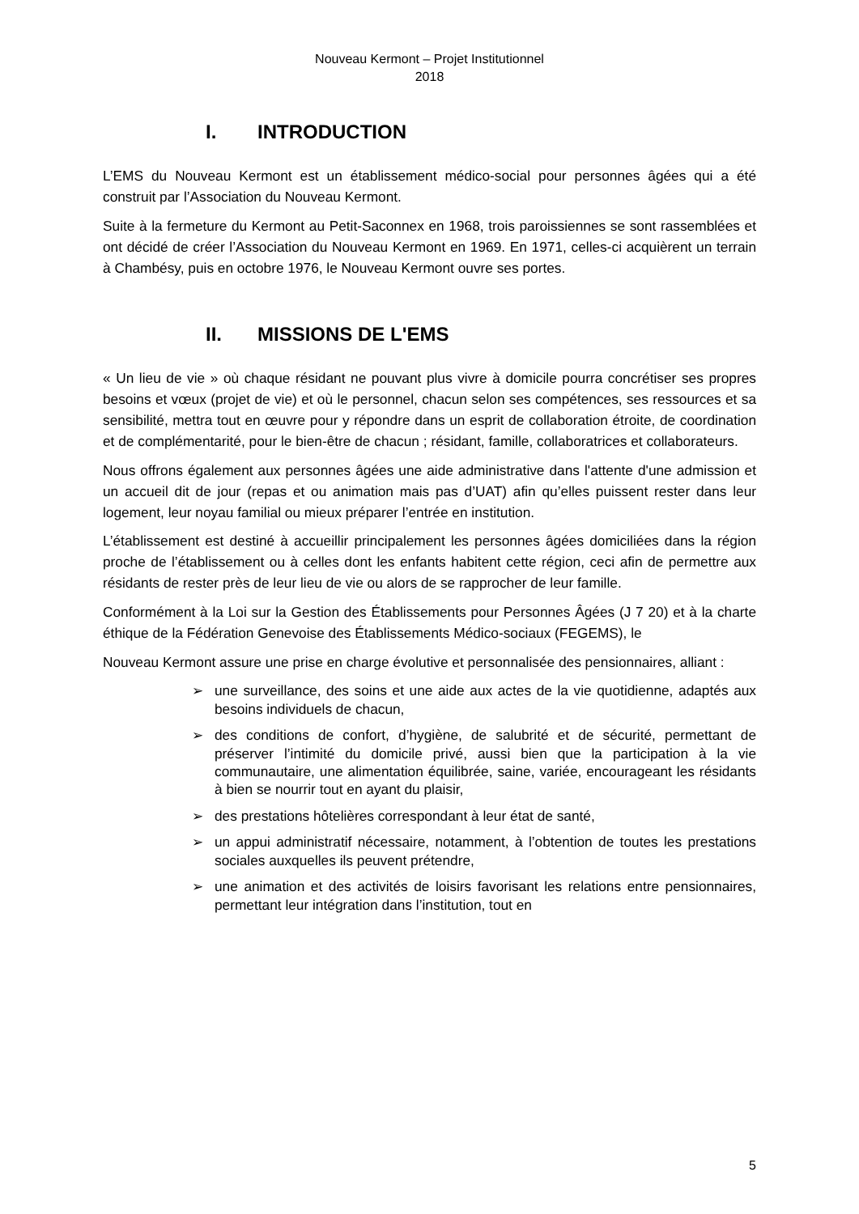Nouveau Kermont – Projet Institutionnel
2018
I. INTRODUCTION
L’EMS du Nouveau Kermont est un établissement médico-social pour personnes âgées qui a été construit par l’Association du Nouveau Kermont.
Suite à la fermeture du Kermont au Petit-Saconnex en 1968, trois paroissiennes se sont rassemblées et ont décidé de créer l’Association du Nouveau Kermont en 1969. En 1971, celles-ci acquièrent un terrain à Chambésy, puis en octobre 1976, le Nouveau Kermont ouvre ses portes.
II. MISSIONS DE L'EMS
« Un lieu de vie » où chaque résidant ne pouvant plus vivre à domicile pourra concrétiser ses propres besoins et vœux (projet de vie) et où le personnel, chacun selon ses compétences, ses ressources et sa sensibilité, mettra tout en œuvre pour y répondre dans un esprit de collaboration étroite, de coordination et de complémentarité, pour le bien-être de chacun ; résidant, famille, collaboratrices et collaborateurs.
Nous offrons également aux personnes âgées une aide administrative dans l'attente d'une admission et un accueil dit de jour (repas et ou animation mais pas d’UAT) afin qu’elles puissent rester dans leur logement, leur noyau familial ou mieux préparer l’entrée en institution.
L’établissement est destiné à accueillir principalement les personnes âgées domiciliées dans la région proche de l’établissement ou à celles dont les enfants habitent cette région, ceci afin de permettre aux résidants de rester près de leur lieu de vie ou alors de se rapprocher de leur famille.
Conformément à la Loi sur la Gestion des Établissements pour Personnes Âgées (J 7 20) et à la charte éthique de la Fédération Genevoise des Établissements Médico-sociaux (FEGEMS), le
Nouveau Kermont assure une prise en charge évolutive et personnalisée des pensionnaires, alliant :
➢ une surveillance, des soins et une aide aux actes de la vie quotidienne, adaptés aux besoins individuels de chacun,
➢ des conditions de confort, d’hygiène, de salubrité et de sécurité, permettant de préserver l’intimité du domicile privé, aussi bien que la participation à la vie communautaire, une alimentation équilibrée, saine, variée, encourageant les résidants à bien se nourrir tout en ayant du plaisir,
➢ des prestations hôtelières correspondant à leur état de santé,
➢ un appui administratif nécessaire, notamment, à l’obtention de toutes les prestations sociales auxquelles ils peuvent prétendre,
➢ une animation et des activités de loisirs favorisant les relations entre pensionnaires, permettant leur intégration dans l’institution, tout en
5